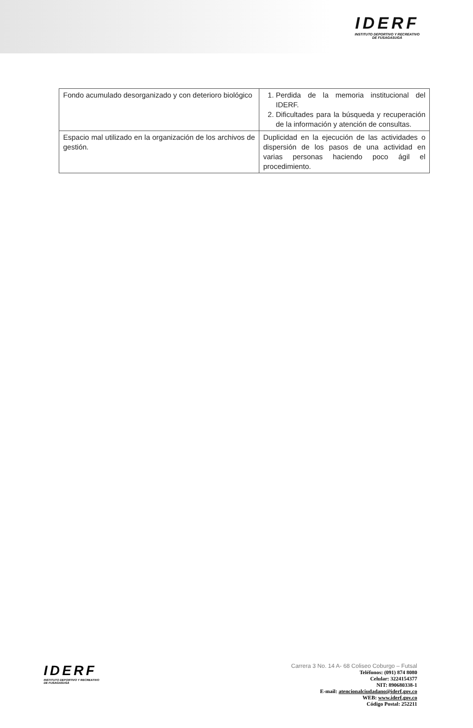IDERF
INSTITUTO DEPORTIVO Y RECREATIVO
DE FUSAGASUGÁ
| Fondo acumulado desorganizado y con deterioro biológico | 1. Perdida de la memoria institucional del IDERF. 2. Dificultades para la búsqueda y recuperación de la información y atención de consultas. |
| Espacio mal utilizado en la organización de los archivos de gestión. | Duplicidad en la ejecución de las actividades o dispersión de los pasos de una actividad en varias personas haciendo poco ágil el procedimiento. |
IDERF
INSTITUTO DEPORTIVO Y RECREATIVO
DE FUSAGASUGÁ
Carrera 3 No. 14 A- 68 Coliseo Coburgo – Futsal
Teléfonos: (091) 874 8080
Celular: 3224154377
NIT: 890680338-1
E-mail: atencionalciudadano@iderf.gov.co
WEB: www.iderf.gov.co
Código Postal: 252211